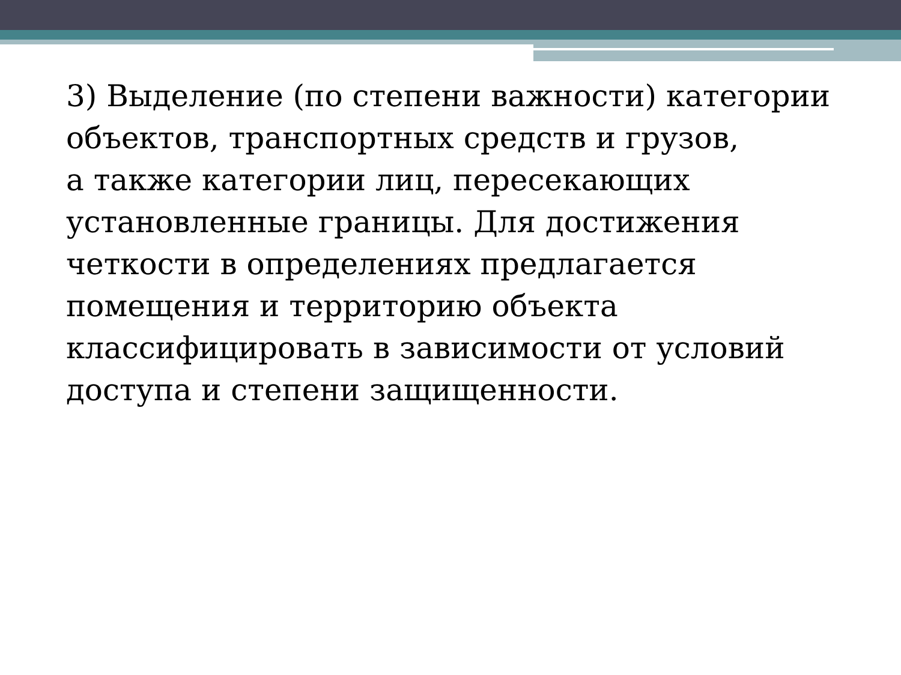3) Выделение (по степени важности) категории объектов, транспортных средств и грузов,
а также категории лиц, пересекающих установленные границы. Для достижения четкости в определениях предлагается помещения и территорию объекта классифицировать в зависимости от условий доступа и степени защищенности.